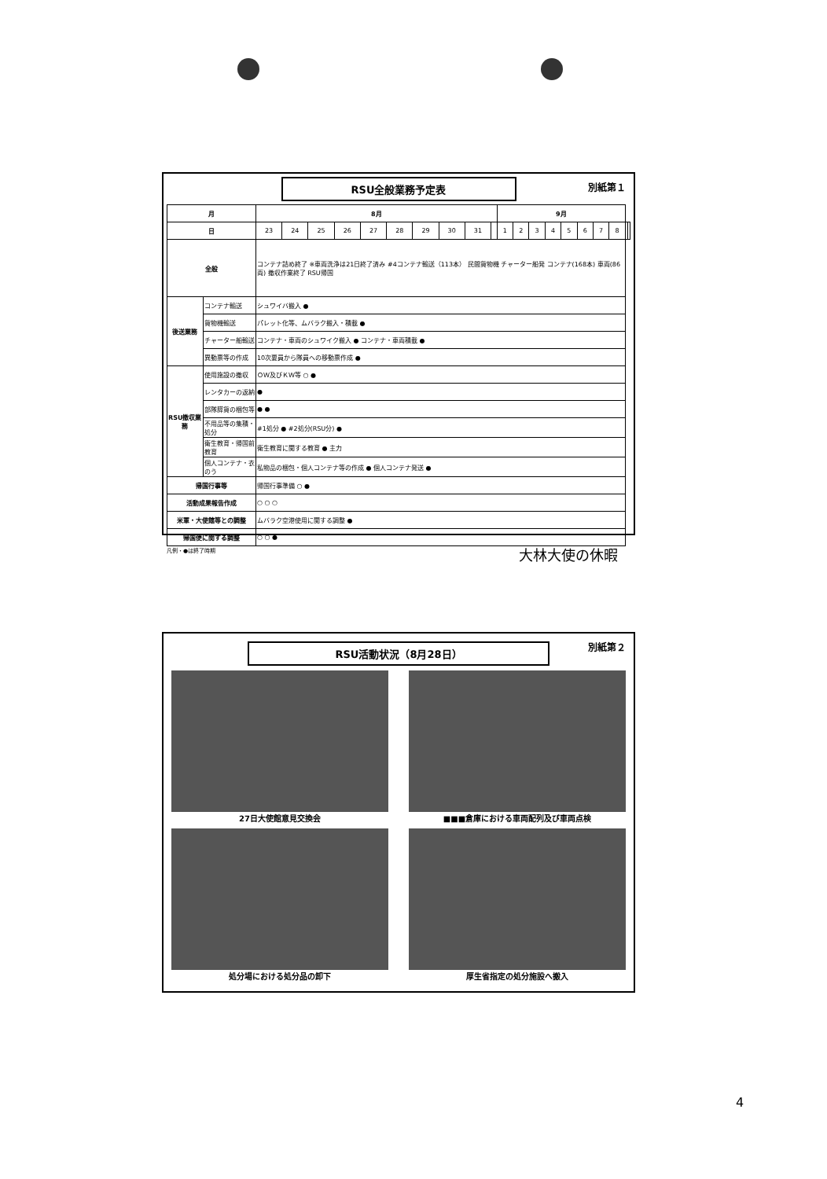別紙第１
RSU全般業務予定表
| 月 | | 8月 | | | | | | | | | | 9月 | | | | | | | | | |
| --- | --- | --- | --- | --- | --- | --- | --- | --- | --- | --- | --- | --- | --- | --- | --- | --- | --- | --- | --- | --- | --- |
| 日 | | 23 | 24 | 25 | 26 | 27 | 28 | 29 | 30 | 31 | | 1 | 2 | 3 | 4 | 5 | 6 | 7 | 8 | | |
| 全般 | | コンテナ詰め終了 ※車両洗浄は21日終了済み #4コンテナ輸送（113本） 民間貨物機 チャーター船発 コンテナ(168本) 車両(86両) 撤収作業終了 RSU帰国 | | | | | | | | | | | | | | | | | | | |
| 後送業務 | コンテナ輸送 | シュワイバ搬入 ● | | | | | | | | | | | | | | | | | | | |
| | 貨物機輸送 | パレット化等、ムバラク搬入・積載 ● | | | | | | | | | | | | | | | | | | | |
| | チャーター船輸送 | コンテナ・車両のシュワイク搬入 ● コンテナ・車両積載 ● | | | | | | | | | | | | | | | | | | | |
| | 異動票等の作成 | 10次要員から隊員への移動票作成 ● | | | | | | | | | | | | | | | | | | | |
| RSU撤収業務 | 使用施設の撤収 | ＯＷ及びＫＷ等 ○ ● | | | | | | | | | | | | | | | | | | | |
| | レンタカーの返納 | ● | | | | | | | | | | | | | | | | | | | |
| | 部隊膵貨の梱包等 | ● ● | | | | | | | | | | | | | | | | | | | |
| | 不用品等の集積・処分 | #1処分 ● #2処分(RSU分) ● | | | | | | | | | | | | | | | | | | | |
| | 衛生教育・帰国前教育 | 衛生教育に関する教育 ● 主力 | | | | | | | | | | | | | | | | | | | |
| | 個人コンテナ・衣のう | 私物品の梱包・個人コンテナ等の作成 ● 個人コンテナ発送 ● | | | | | | | | | | | | | | | | | | | |
| 帰国行事等 | | 帰国行事準備 ○ ● | | | | | | | | | | | | | | | | | | | |
| 活動成果報告作成 | | ○ ○ ○ | | | | | | | | | | | | | | | | | | | |
| 米軍・大使館等との調整 | | ムバラク空港使用に関する調整 ● | | | | | | | | | | | | | | | | | | | |
| 帰国便に関する調整 | | ○ ○ ● | | | | | | | | | | | | | | | | | | | |
凡例・●は終了時期
大林大使の休暇
別紙第２
RSU活動状況（8月28日）
27日大使館意見交換会
■■■倉庫における車両配列及び車両点検
処分場における処分品の卸下
厚生省指定の処分施設へ搬入
4